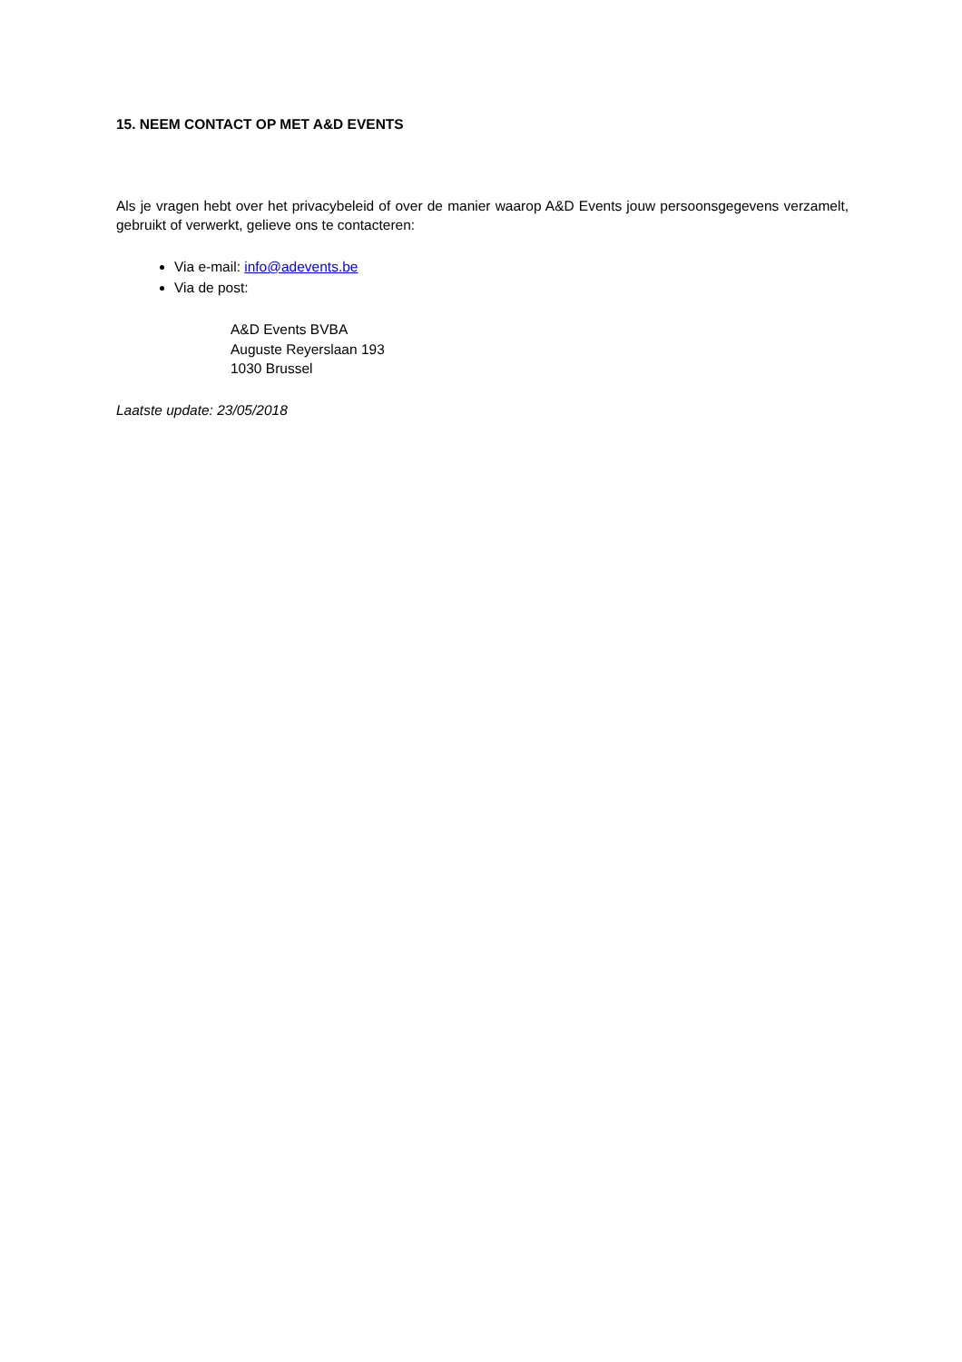15. NEEM CONTACT OP MET A&D EVENTS
Als je vragen hebt over het privacybeleid of over de manier waarop A&D Events jouw persoonsgegevens verzamelt, gebruikt of verwerkt, gelieve ons te contacteren:
Via e-mail: info@adevents.be
Via de post:
A&D Events BVBA
Auguste Reyerslaan 193
1030 Brussel
Laatste update: 23/05/2018